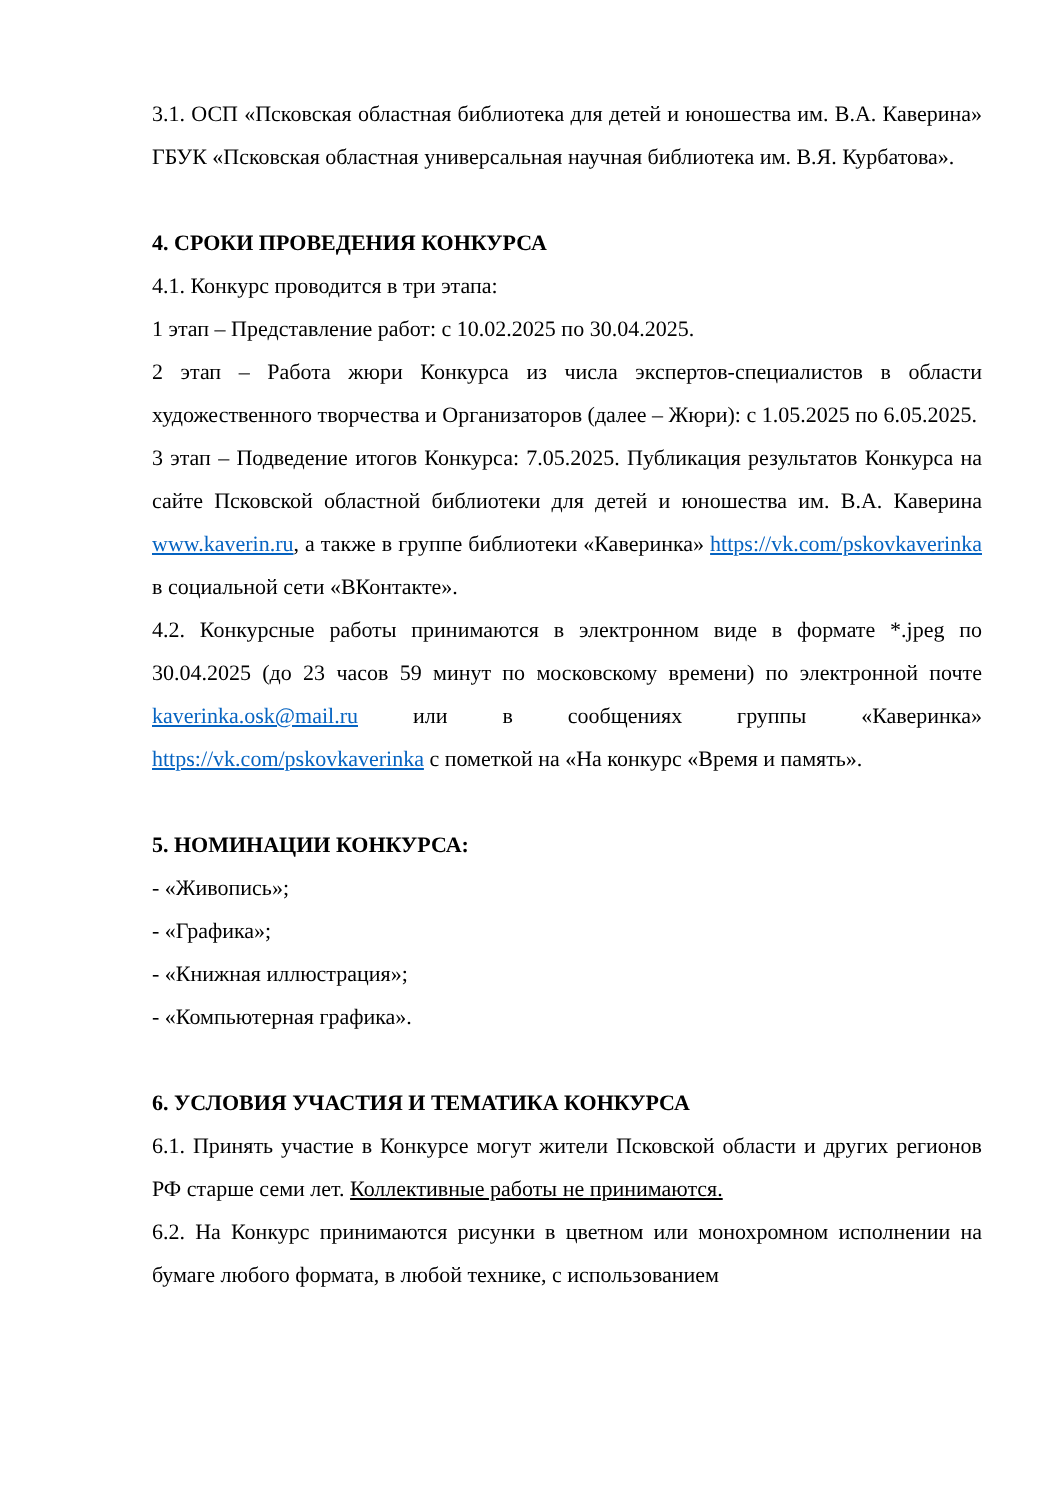3.1. ОСП «Псковская областная библиотека для детей и юношества им. В.А. Каверина» ГБУК «Псковская областная универсальная научная библиотека им. В.Я. Курбатова».
4. СРОКИ ПРОВЕДЕНИЯ КОНКУРСА
4.1. Конкурс проводится в три этапа:
1 этап – Представление работ: с 10.02.2025 по 30.04.2025.
2 этап – Работа жюри Конкурса из числа экспертов-специалистов в области художественного творчества и Организаторов (далее – Жюри): с 1.05.2025 по 6.05.2025.
3 этап – Подведение итогов Конкурса: 7.05.2025. Публикация результатов Конкурса на сайте Псковской областной библиотеки для детей и юношества им. В.А. Каверина www.kaverin.ru, а также в группе библиотеки «Каверинка» https://vk.com/pskovkaverinka в социальной сети «ВКонтакте».
4.2. Конкурсные работы принимаются в электронном виде в формате *.jpeg по 30.04.2025 (до 23 часов 59 минут по московскому времени) по электронной почте kaverinka.osk@mail.ru или в сообщениях группы «Каверинка» https://vk.com/pskovkaverinka с пометкой на «На конкурс «Время и память».
5. НОМИНАЦИИ КОНКУРСА:
- «Живопись»;
- «Графика»;
- «Книжная иллюстрация»;
- «Компьютерная графика».
6. УСЛОВИЯ УЧАСТИЯ И ТЕМАТИКА КОНКУРСА
6.1. Принять участие в Конкурсе могут жители Псковской области и других регионов РФ старше семи лет. Коллективные работы не принимаются.
6.2. На Конкурс принимаются рисунки в цветном или монохромном исполнении на бумаге любого формата, в любой технике, с использованием